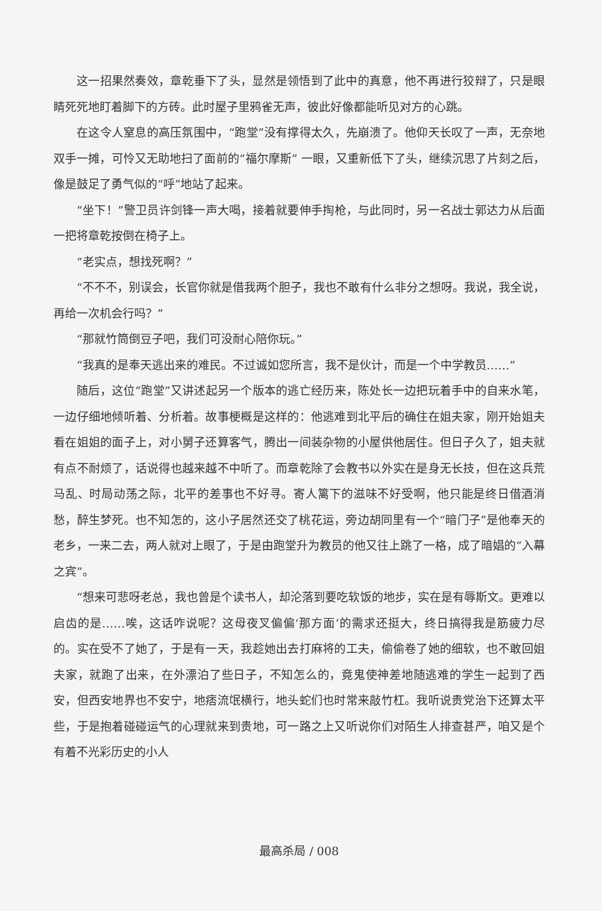这一招果然奏效，章乾垂下了头，显然是领悟到了此中的真意，他不再进行狡辩了，只是眼睛死死地盯着脚下的方砖。此时屋子里鸦雀无声，彼此好像都能听见对方的心跳。
在这令人窒息的高压氛围中，“跑堂”没有撑得太久，先崩溃了。他仰天长叹了一声，无奈地双手一摊，可怜又无助地扫了面前的“福尔摩斯” 一眼，又重新低下了头，继续沉思了片刻之后，像是鼓足了勇气似的“呼”地站了起来。
“坐下！”警卫员许剑锋一声大喝，接着就要伸手掏枪，与此同时，另一名战士郭达力从后面一把将章乾按倒在椅子上。
“老实点，想找死啊？”
“不不不，别误会，长官你就是借我两个胆子，我也不敢有什么非分之想呀。我说，我全说，再给一次机会行吗？”
“那就竹筒倒豆子吧，我们可没耐心陪你玩。”
“我真的是奉天逃出来的难民。不过诚如您所言，我不是伙计，而是一个中学教员……”
随后，这位“跑堂”又讲述起另一个版本的逃亡经历来，陈处长一边把玩着手中的自来水笔，一边仔细地倾听着、分析着。故事梗概是这样的：他逃难到北平后的确住在姐夫家，刚开始姐夫看在姐姐的面子上，对小舅子还算客气，腾出一间装杂物的小屋供他居住。但日子久了，姐夫就有点不耐烦了，话说得也越来越不中听了。而章乾除了会教书以外实在是身无长技，但在这兵荒马乱、时局动荡之际，北平的差事也不好寻。寄人篱下的滋味不好受啊，他只能是终日借酒消愁，醉生梦死。也不知怎的，这小子居然还交了桃花运，旁边胡同里有一个“暗门子”是他奉天的老乡，一来二去，两人就对上眼了，于是由跑堂升为教员的他又往上跳了一格，成了暗娼的“入幕之宾”。
“想来可悲呀老总，我也曾是个读书人，却沦落到要吃软饭的地步，实在是有辱斯文。更难以启齿的是……唉，这话咋说呢？这母夜叉偏偏‘那方面’的需求还挺大，终日搞得我是筋疲力尽的。实在受不了她了，于是有一天，我趁她出去打麻将的工夫，偷偷卷了她的细软，也不敢回姐夫家，就跑了出来，在外漂泊了些日子，不知怎么的，竟鬼使神差地随逃难的学生一起到了西安，但西安地界也不安宁，地痞流氓横行，地头蛇们也时常来敲竹杠。我听说贵党治下还算太平些，于是抱着碰碰运气的心理就来到贵地，可一路之上又听说你们对陌生人排查甚严，咱又是个有着不光彩历史的小人
最高杀局 / 008